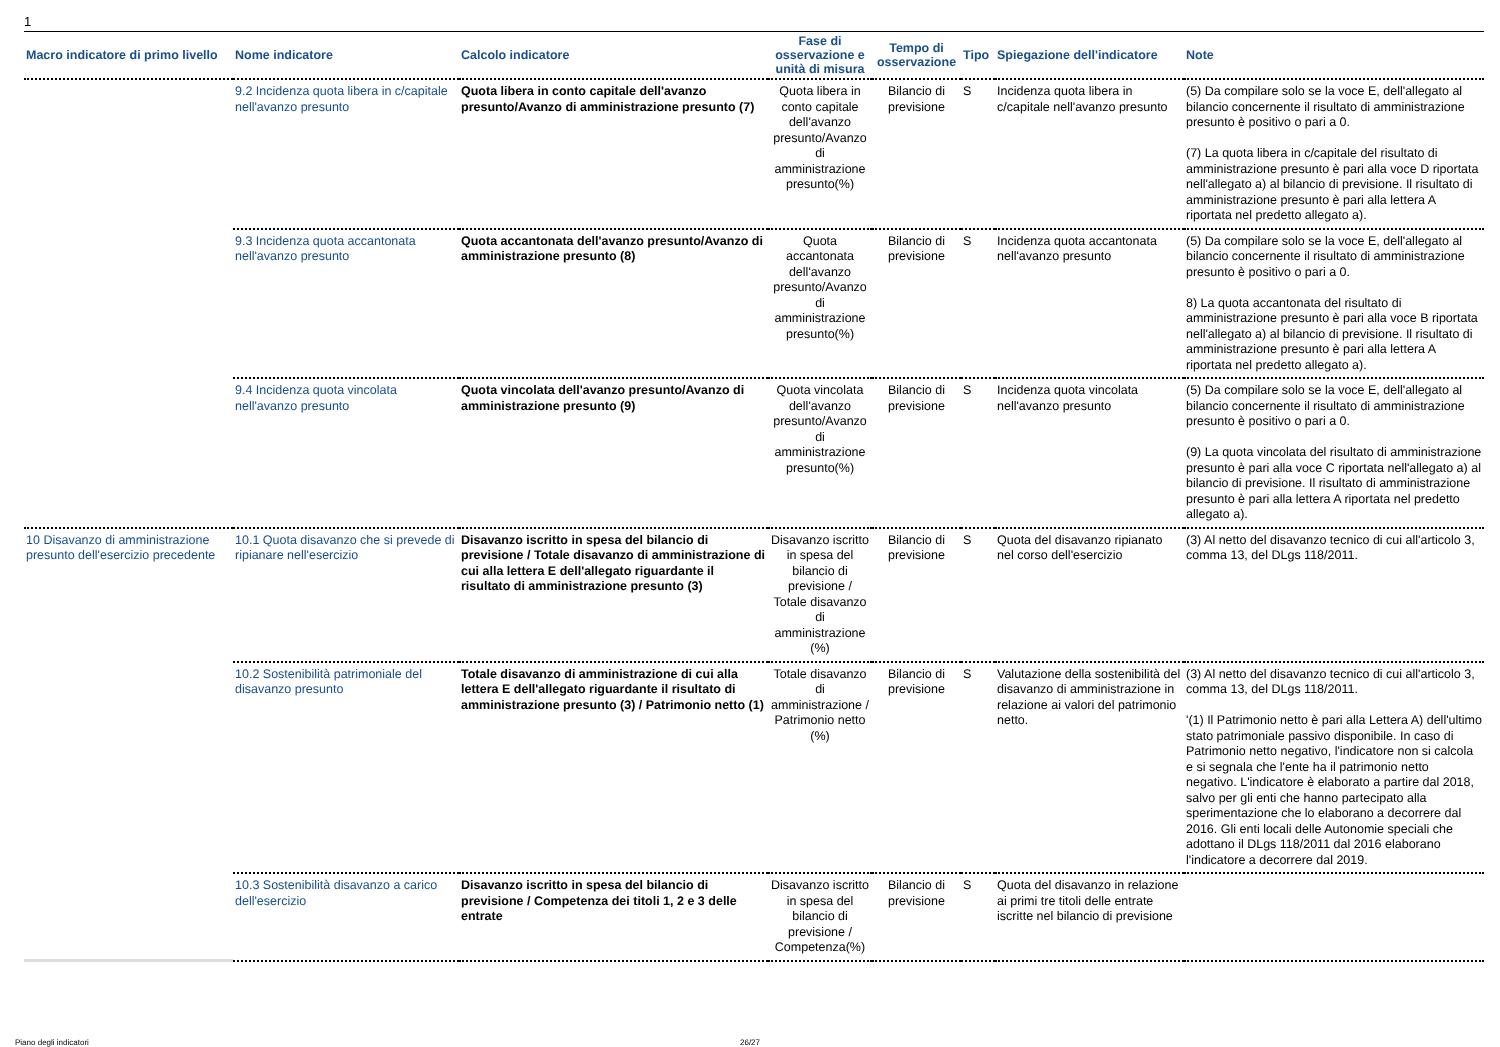1
| Macro indicatore di primo livello | Nome indicatore | Calcolo indicatore | Fase di osservazione e unità di misura | Tempo di osservazione | Tipo | Spiegazione dell'indicatore | Note |
| --- | --- | --- | --- | --- | --- | --- | --- |
| | 9.2 Incidenza quota libera in c/capitale nell'avanzo presunto | Quota libera in conto capitale dell'avanzo presunto/Avanzo di amministrazione presunto (7) | Quota libera in conto capitale dell'avanzo presunto/Avanzo di amministrazione presunto(%) | Bilancio di previsione | S | Incidenza quota libera in c/capitale nell'avanzo presunto | (5) Da compilare solo se la voce E, dell'allegato al bilancio concernente il risultato di amministrazione presunto è positivo o pari a 0. (7) La quota libera in c/capitale del risultato di amministrazione presunto è pari alla voce D riportata nell'allegato a) al bilancio di previsione. Il risultato di amministrazione presunto è pari alla lettera A riportata nel predetto allegato a). |
| | 9.3 Incidenza quota accantonata nell'avanzo presunto | Quota accantonata dell'avanzo presunto/Avanzo di amministrazione presunto (8) | Quota accantonata dell'avanzo presunto/Avanzo di amministrazione presunto(%) | Bilancio di previsione | S | Incidenza quota accantonata nell'avanzo presunto | (5) Da compilare solo se la voce E, dell'allegato al bilancio concernente il risultato di amministrazione presunto è positivo o pari a 0. 8) La quota accantonata del risultato di amministrazione presunto è pari alla voce B riportata nell'allegato a) al bilancio di previsione. Il risultato di amministrazione presunto è pari alla lettera A riportata nel predetto allegato a). |
| | 9.4 Incidenza quota vincolata nell'avanzo presunto | Quota vincolata dell'avanzo presunto/Avanzo di amministrazione presunto (9) | Quota vincolata dell'avanzo presunto/Avanzo di amministrazione presunto(%) | Bilancio di previsione | S | Incidenza quota vincolata nell'avanzo presunto | (5) Da compilare solo se la voce E, dell'allegato al bilancio concernente il risultato di amministrazione presunto è positivo o pari a 0. (9) La quota vincolata del risultato di amministrazione presunto è pari alla voce C riportata nell'allegato a) al bilancio di previsione. Il risultato di amministrazione presunto è pari alla lettera A riportata nel predetto allegato a). |
| 10 Disavanzo di amministrazione presunto dell'esercizio precedente | 10.1 Quota disavanzo che si prevede di ripianare nell'esercizio | Disavanzo iscritto in spesa del bilancio di previsione / Totale disavanzo di amministrazione di cui alla lettera E dell'allegato riguardante il risultato di amministrazione presunto (3) | Disavanzo iscritto in spesa del bilancio di previsione / Totale disavanzo di amministrazione (%) | Bilancio di previsione | S | Quota del disavanzo ripianato nel corso dell'esercizio | (3) Al netto del disavanzo tecnico di cui all'articolo 3, comma 13, del DLgs 118/2011. |
| | 10.2 Sostenibilità patrimoniale del disavanzo presunto | Totale disavanzo di amministrazione di cui alla lettera E dell'allegato riguardante il risultato di amministrazione presunto (3) / Patrimonio netto (1) | Totale disavanzo di amministrazione / Patrimonio netto (%) | Bilancio di previsione | S | Valutazione della sostenibilità del disavanzo di amministrazione in relazione ai valori del patrimonio netto. | (3) Al netto del disavanzo tecnico di cui all'articolo 3, comma 13, del DLgs 118/2011. '(1) Il Patrimonio netto è pari alla Lettera A) dell'ultimo stato patrimoniale passivo disponibile. In caso di Patrimonio netto negativo, l'indicatore non si calcola e si segnala che l'ente ha il patrimonio netto negativo. L'indicatore è elaborato a partire dal 2018, salvo per gli enti che hanno partecipato alla sperimentazione che lo elaborano a decorrere dal 2016. Gli enti locali delle Autonomie speciali che adottano il DLgs 118/2011 dal 2016 elaborano l'indicatore a decorrere dal 2019. |
| | 10.3 Sostenibilità disavanzo a carico dell'esercizio | Disavanzo iscritto in spesa del bilancio di previsione / Competenza dei titoli 1, 2 e 3 delle entrate | Disavanzo iscritto in spesa del bilancio di previsione / Competenza(%) | Bilancio di previsione | S | Quota del disavanzo in relazione ai primi tre titoli delle entrate iscritte nel bilancio di previsione | |
Piano degli indicatori 26/27